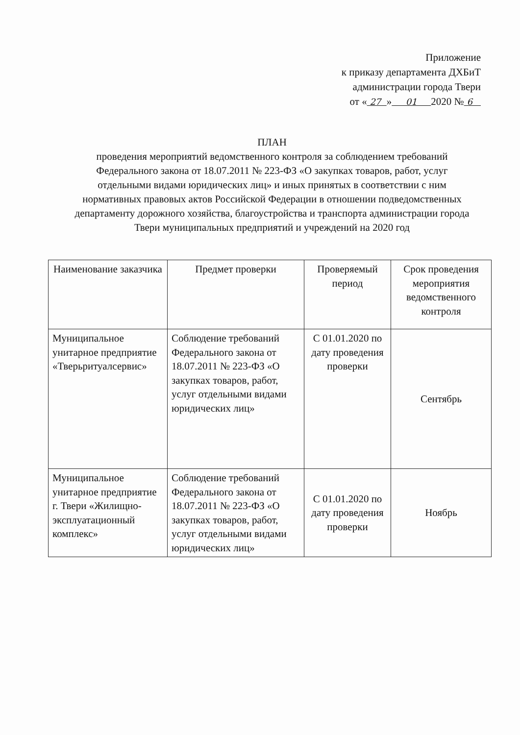Приложение
к приказу департамента ДХБиТ
администрации города Твери
от « 27 » 01 2020 № 6
ПЛАН
проведения мероприятий ведомственного контроля за соблюдением требований Федерального закона от 18.07.2011 № 223-ФЗ «О закупках товаров, работ, услуг отдельными видами юридических лиц» и иных принятых в соответствии с ним нормативных правовых актов Российской Федерации в отношении подведомственных департаменту дорожного хозяйства, благоустройства и транспорта администрации города Твери муниципальных предприятий и учреждений на 2020 год
| Наименование заказчика | Предмет проверки | Проверяемый период | Срок проведения мероприятия ведомственного контроля |
| --- | --- | --- | --- |
| Муниципальное унитарное предприятие «Тверьритуалсервис» | Соблюдение требований Федерального закона от 18.07.2011 № 223-ФЗ «О закупках товаров, работ, услуг отдельными видами юридических лиц» | С 01.01.2020 по дату проведения проверки | Сентябрь |
| Муниципальное унитарное предприятие г. Твери «Жилищно-эксплуатационный комплекс» | Соблюдение требований Федерального закона от 18.07.2011 № 223-ФЗ «О закупках товаров, работ, услуг отдельными видами юридических лиц» | С 01.01.2020 по дату проведения проверки | Ноябрь |